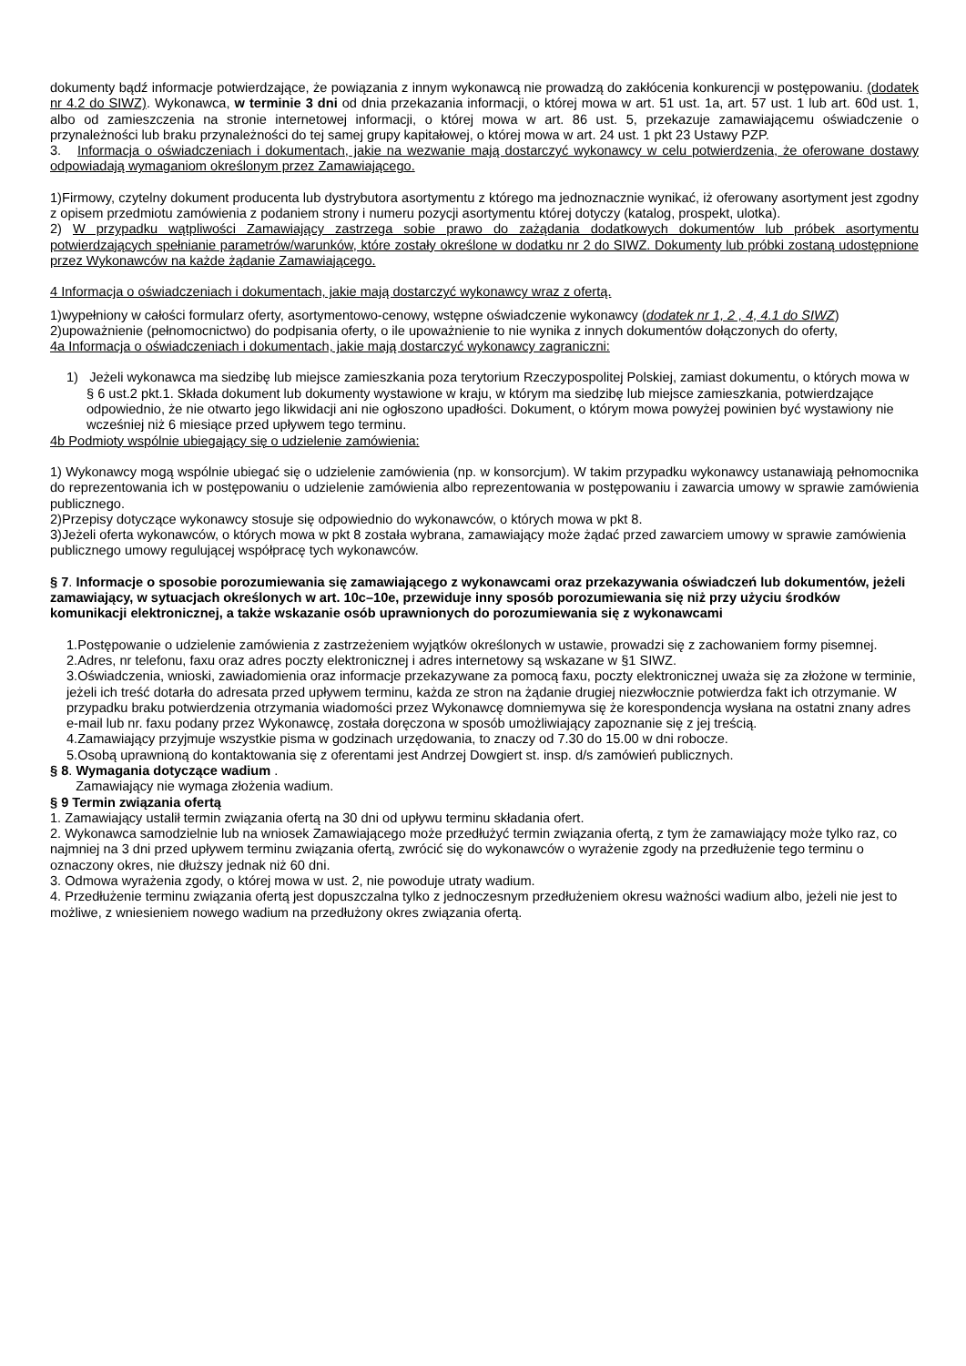dokumenty bądź informacje potwierdzające, że powiązania z innym wykonawcą nie prowadzą do zakłócenia konkurencji w postępowaniu. (dodatek nr 4.2 do SIWZ). Wykonawca, w terminie 3 dni od dnia przekazania informacji, o której mowa w art. 51 ust. 1a, art. 57 ust. 1 lub art. 60d ust. 1, albo od zamieszczenia na stronie internetowej informacji, o której mowa w art. 86 ust. 5, przekazuje zamawiającemu oświadczenie o przynależności lub braku przynależności do tej samej grupy kapitałowej, o której mowa w art. 24 ust. 1 pkt 23 Ustawy PZP.
3. Informacja o oświadczeniach i dokumentach, jakie na wezwanie mają dostarczyć wykonawcy w celu potwierdzenia, że oferowane dostawy odpowiadają wymaganiom określonym przez Zamawiającego.
1)Firmowy, czytelny dokument producenta lub dystrybutora asortymentu z którego ma jednoznacznie wynikać, iż oferowany asortyment jest zgodny z opisem przedmiotu zamówienia z podaniem strony i numeru pozycji asortymentu której dotyczy (katalog, prospekt, ulotka).
2) W przypadku wątpliwości Zamawiający zastrzega sobie prawo do zażądania dodatkowych dokumentów lub próbek asortymentu potwierdzających spełnianie parametrów/warunków, które zostały określone w dodatku nr 2 do SIWZ. Dokumenty lub próbki zostaną udostępnione przez Wykonawców na każde żądanie Zamawiającego.
4 Informacja o oświadczeniach i dokumentach, jakie mają dostarczyć wykonawcy wraz z ofertą.
1)wypełniony w całości formularz oferty, asortymentowo-cenowy, wstępne oświadczenie wykonawcy (dodatek nr 1, 2 , 4, 4.1 do SIWZ)
2)upoważnienie (pełnomocnictwo) do podpisania oferty, o ile upoważnienie to nie wynika z innych dokumentów dołączonych do oferty,
4a Informacja o oświadczeniach i dokumentach, jakie mają dostarczyć wykonawcy zagraniczni:
1) Jeżeli wykonawca ma siedzibę lub miejsce zamieszkania poza terytorium Rzeczypospolitej Polskiej, zamiast dokumentu, o których mowa w § 6 ust.2 pkt.1. Składa dokument lub dokumenty wystawione w kraju, w którym ma siedzibę lub miejsce zamieszkania, potwierdzające odpowiednio, że nie otwarto jego likwidacji ani nie ogłoszono upadłości. Dokument, o którym mowa powyżej powinien być wystawiony nie wcześniej niż 6 miesiące przed upływem tego terminu.
4b Podmioty wspólnie ubiegający się o udzielenie zamówienia:
1) Wykonawcy mogą wspólnie ubiegać się o udzielenie zamówienia (np. w konsorcjum). W takim przypadku wykonawcy ustanawiają pełnomocnika do reprezentowania ich w postępowaniu o udzielenie zamówienia albo reprezentowania w postępowaniu i zawarcia umowy w sprawie zamówienia publicznego.
2)Przepisy dotyczące wykonawcy stosuje się odpowiednio do wykonawców, o których mowa w pkt 8.
3)Jeżeli oferta wykonawców, o których mowa w pkt 8 została wybrana, zamawiający może żądać przed zawarciem umowy w sprawie zamówienia publicznego umowy regulującej współpracę tych wykonawców.
§ 7. Informacje o sposobie porozumiewania się zamawiającego z wykonawcami oraz przekazywania oświadczeń lub dokumentów, jeżeli zamawiający, w sytuacjach określonych w art. 10c–10e, przewiduje inny sposób porozumiewania się niż przy użyciu środków komunikacji elektronicznej, a także wskazanie osób uprawnionych do porozumiewania się z wykonawcami
1.Postępowanie o udzielenie zamówienia z zastrzeżeniem wyjątków określonych w ustawie, prowadzi się z zachowaniem formy pisemnej.
2.Adres, nr telefonu, faxu oraz adres poczty elektronicznej i adres internetowy są wskazane w §1 SIWZ.
3.Oświadczenia, wnioski, zawiadomienia oraz informacje przekazywane za pomocą faxu, poczty elektronicznej uważa się za złożone w terminie, jeżeli ich treść dotarła do adresata przed upływem terminu, każda ze stron na żądanie drugiej niezwłocznie potwierdza fakt ich otrzymanie. W przypadku braku potwierdzenia otrzymania wiadomości przez Wykonawcę domniemywa się że korespondencja wysłana na ostatni znany adres e-mail lub nr. faxu podany przez Wykonawcę, została doręczona w sposób umożliwiający zapoznanie się z jej treścią.
4.Zamawiający przyjmuje wszystkie pisma w godzinach urzędowania, to znaczy od 7.30 do 15.00 w dni robocze.
5.Osobą uprawnioną do kontaktowania się z oferentami jest Andrzej Dowgiert st. insp. d/s zamówień publicznych.
§ 8. Wymagania dotyczące wadium .
Zamawiający nie wymaga złożenia wadium.
§ 9 Termin związania ofertą
1. Zamawiający ustalił termin związania ofertą na 30 dni od upływu terminu składania ofert.
2. Wykonawca samodzielnie lub na wniosek Zamawiającego może przedłużyć termin związania ofertą, z tym że zamawiający może tylko raz, co najmniej na 3 dni przed upływem terminu związania ofertą, zwrócić się do wykonawców o wyrażenie zgody na przedłużenie tego terminu o oznaczony okres, nie dłuższy jednak niż 60 dni.
3. Odmowa wyrażenia zgody, o której mowa w ust. 2, nie powoduje utraty wadium.
4. Przedłużenie terminu związania ofertą jest dopuszczalna tylko z jednoczesnym przedłużeniem okresu ważności wadium albo, jeżeli nie jest to możliwe, z wniesieniem nowego wadium na przedłużony okres związania ofertą.